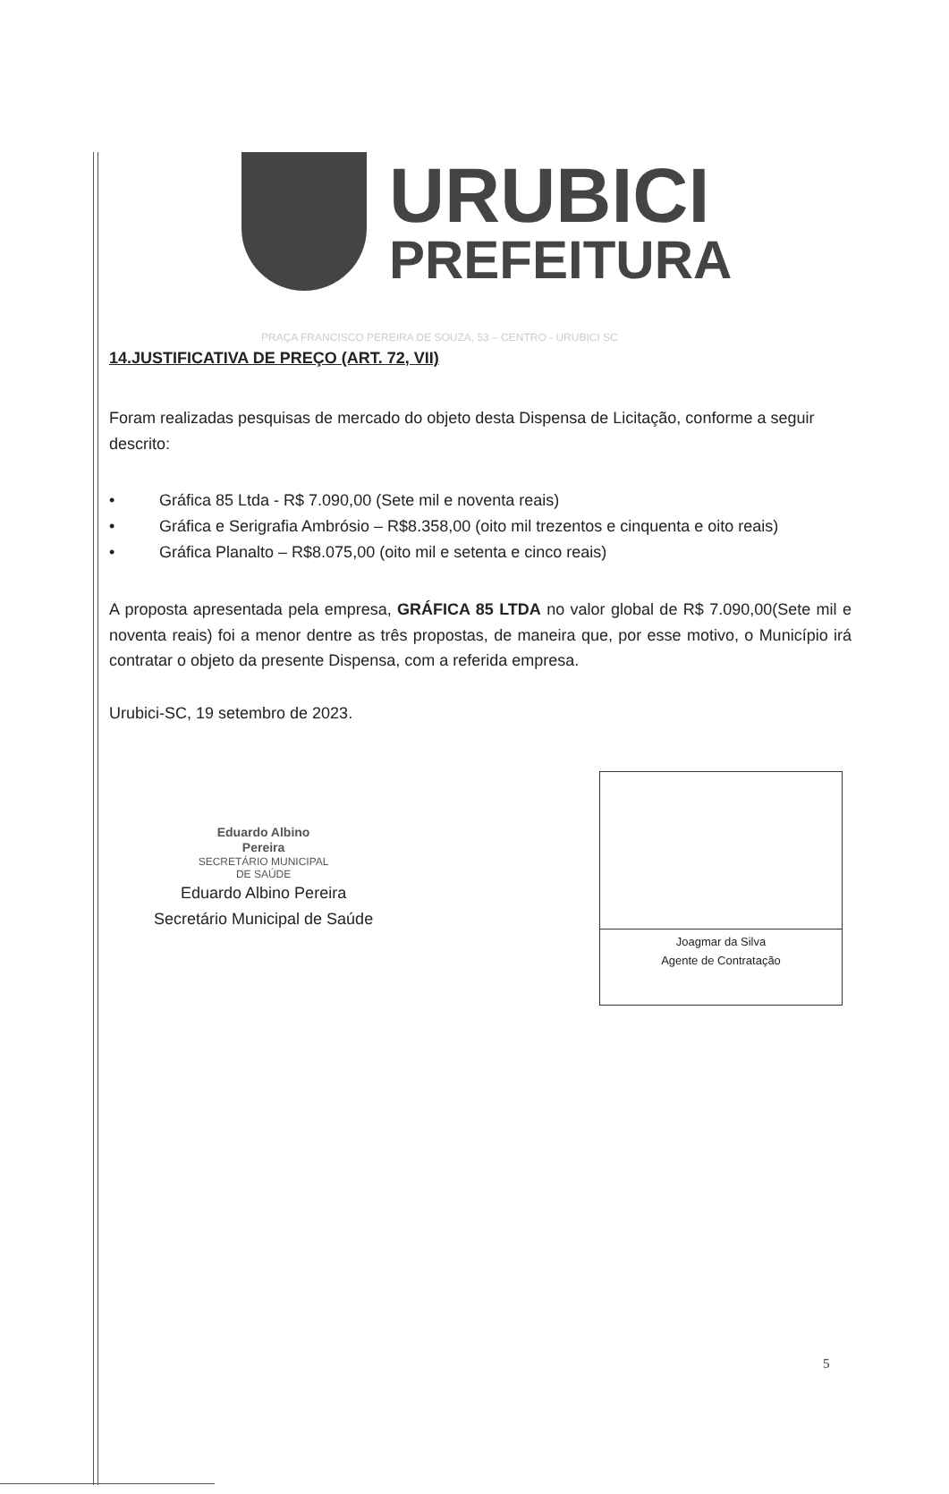URUBICI
PREFEITURA
PRAÇA FRANCISCO PEREIRA DE SOUZA, 53 – CENTRO - URUBICI SC
14.JUSTIFICATIVA DE PREÇO (ART. 72, VII)
Foram realizadas pesquisas de mercado do objeto desta Dispensa de Licitação, conforme a seguir descrito:
• Gráfica 85 Ltda - R$ 7.090,00 (Sete mil e noventa reais)
• Gráfica e Serigrafia Ambrósio – R$8.358,00 (oito mil trezentos e cinquenta e oito reais)
• Gráfica Planalto – R$8.075,00 (oito mil e setenta e cinco reais)
A proposta apresentada pela empresa, GRÁFICA 85 LTDA no valor global de R$ 7.090,00(Sete mil e noventa reais) foi a menor dentre as três propostas, de maneira que, por esse motivo, o Município irá contratar o objeto da presente Dispensa, com a referida empresa.
Urubici-SC, 19 setembro de 2023.
Eduardo Albino
Pereira
SECRETÁRIO MUNICIPAL
DE SAÚDE
Eduardo Albino Pereira
Secretário Municipal de Saúde
Joagmar da Silva
Agente de Contratação
5